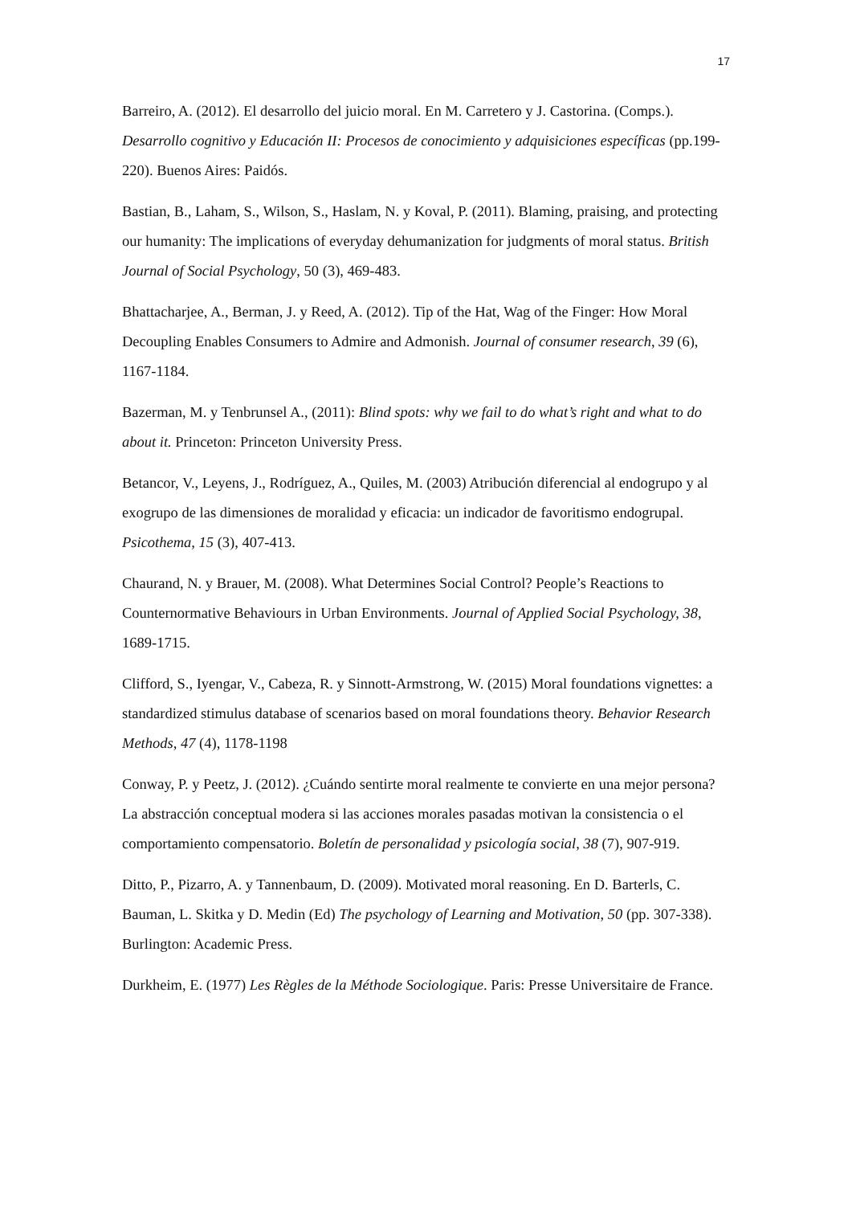17
Barreiro, A. (2012). El desarrollo del juicio moral. En M. Carretero y J. Castorina. (Comps.). Desarrollo cognitivo y Educación II: Procesos de conocimiento y adquisiciones específicas (pp.199-220). Buenos Aires: Paidós.
Bastian, B., Laham, S., Wilson, S., Haslam, N. y Koval, P. (2011). Blaming, praising, and protecting our humanity: The implications of everyday dehumanization for judgments of moral status. British Journal of Social Psychology, 50 (3), 469-483.
Bhattacharjee, A., Berman, J. y Reed, A. (2012). Tip of the Hat, Wag of the Finger: How Moral Decoupling Enables Consumers to Admire and Admonish. Journal of consumer research, 39 (6), 1167-1184.
Bazerman, M. y Tenbrunsel A., (2011): Blind spots: why we fail to do what’s right and what to do about it. Princeton: Princeton University Press.
Betancor, V., Leyens, J., Rodríguez, A., Quiles, M. (2003) Atribución diferencial al endogrupo y al exogrupo de las dimensiones de moralidad y eficacia: un indicador de favoritismo endogrupal. Psicothema, 15 (3), 407-413.
Chaurand, N. y Brauer, M. (2008). What Determines Social Control? People’s Reactions to Counternormative Behaviours in Urban Environments. Journal of Applied Social Psychology, 38, 1689-1715.
Clifford, S., Iyengar, V., Cabeza, R. y Sinnott-Armstrong, W. (2015) Moral foundations vignettes: a standardized stimulus database of scenarios based on moral foundations theory. Behavior Research Methods, 47 (4), 1178-1198
Conway, P. y Peetz, J. (2012). ¿Cuándo sentirte moral realmente te convierte en una mejor persona? La abstracción conceptual modera si las acciones morales pasadas motivan la consistencia o el comportamiento compensatorio. Boletín de personalidad y psicología social, 38 (7), 907-919.
Ditto, P., Pizarro, A. y Tannenbaum, D. (2009). Motivated moral reasoning. En D. Barterls, C. Bauman, L. Skitka y D. Medin (Ed) The psychology of Learning and Motivation, 50 (pp. 307-338). Burlington: Academic Press.
Durkheim, E. (1977) Les Règles de la Méthode Sociologique. Paris: Presse Universitaire de France.